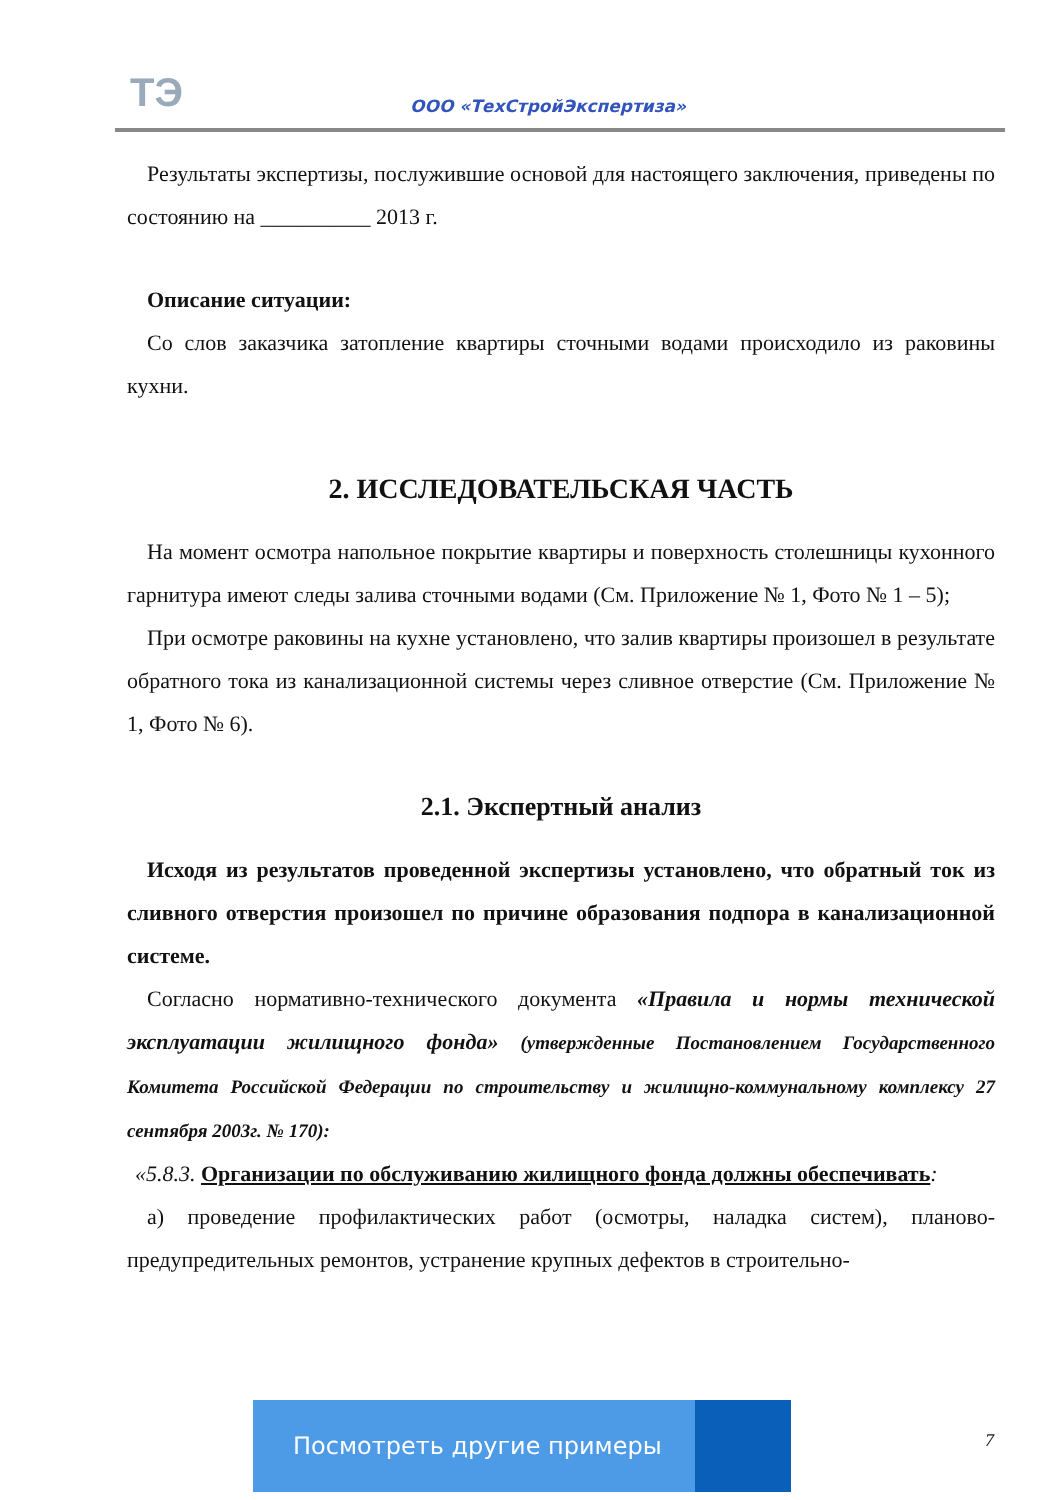ТЭ ООО «ТехСтройЭкспертиза»
Результаты экспертизы, послужившие основой для настоящего заключения, приведены по состоянию на __________ 2013 г.
Описание ситуации:
Со слов заказчика затопление квартиры сточными водами происходило из раковины кухни.
2. ИССЛЕДОВАТЕЛЬСКАЯ ЧАСТЬ
На момент осмотра напольное покрытие квартиры и поверхность столешницы кухонного гарнитура имеют следы залива сточными водами (См. Приложение № 1, Фото № 1 – 5);
При осмотре раковины на кухне установлено, что залив квартиры произошел в результате обратного тока из канализационной системы через сливное отверстие (См. Приложение № 1, Фото № 6).
2.1. Экспертный анализ
Исходя из результатов проведенной экспертизы установлено, что обратный ток из сливного отверстия произошел по причине образования подпора в канализационной системе.
Согласно нормативно-технического документа «Правила и нормы технической эксплуатации жилищного фонда» (утвержденные Постановлением Государственного Комитета Российской Федерации по строительству и жилищно-коммунальному комплексу 27 сентября 2003г. № 170):
«5.8.3. Организации по обслуживанию жилищного фонда должны обеспечивать:
а) проведение профилактических работ (осмотры, наладка систем), планово-предупредительных ремонтов, устранение крупных дефектов в строительно-
Посмотреть другие примеры
7